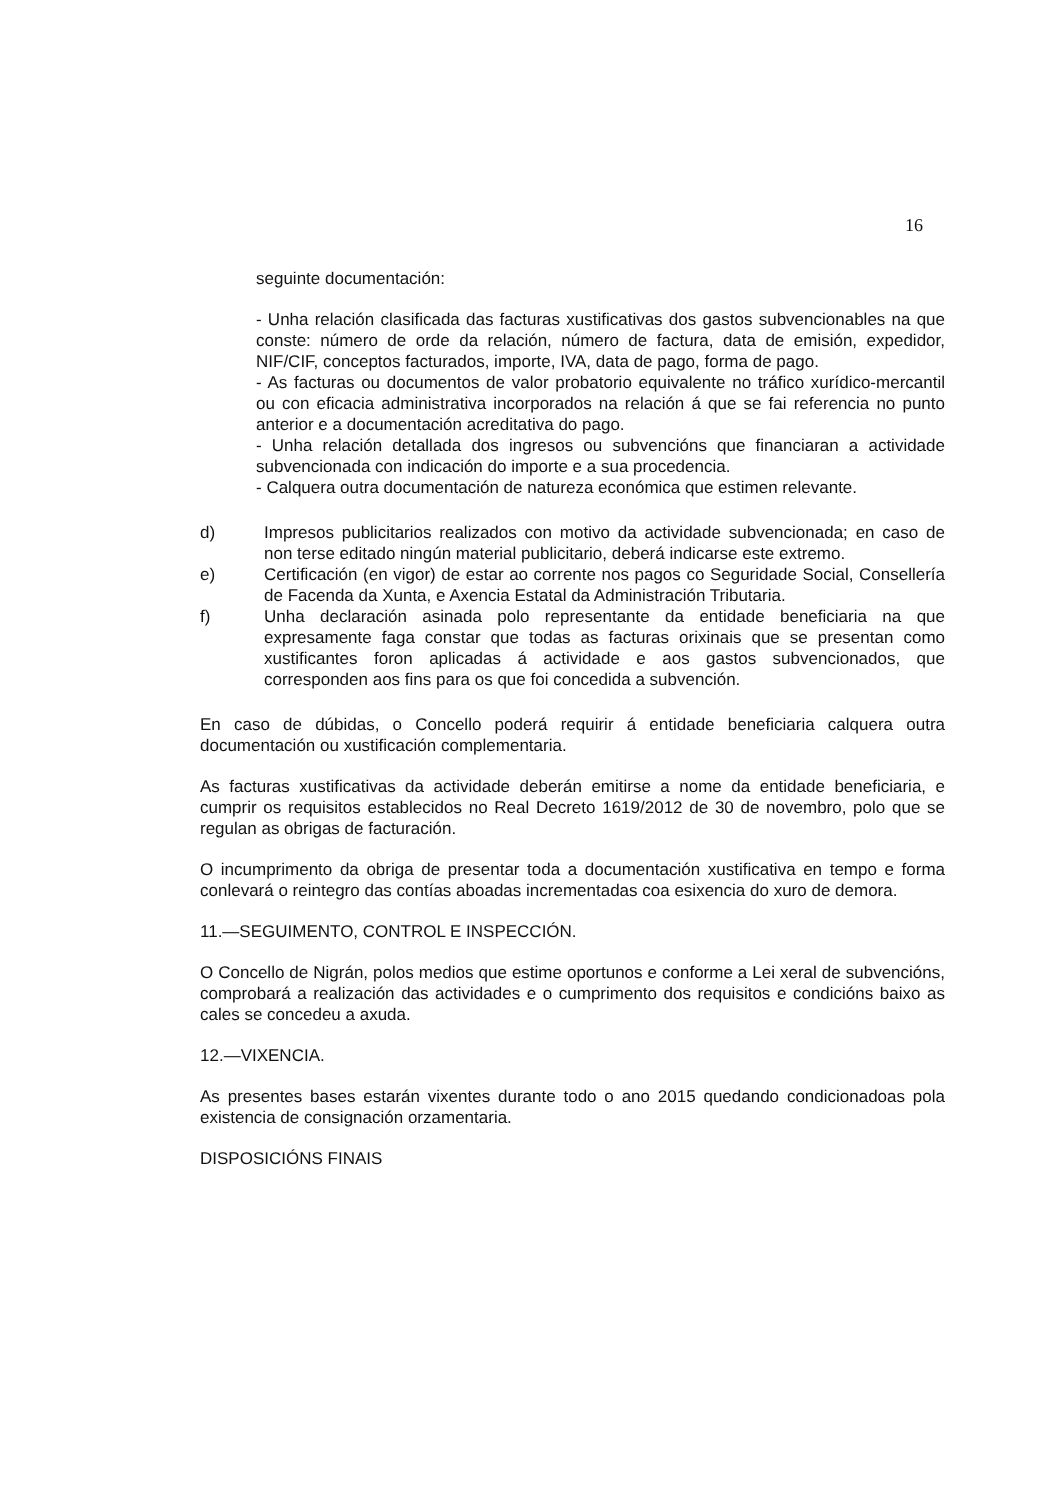16
seguinte documentación:
- Unha relación clasificada das facturas xustificativas dos gastos subvencionables na que conste: número de orde da relación, número de factura, data de emisión, expedidor, NIF/CIF, conceptos facturados, importe, IVA, data de pago, forma de pago.
- As facturas ou documentos de valor probatorio equivalente no tráfico xurídico-mercantil ou con eficacia administrativa incorporados na relación á que se fai referencia no punto anterior e a documentación acreditativa do pago.
- Unha relación detallada dos ingresos ou subvencións que financiaran a actividade subvencionada con indicación do importe e a sua procedencia.
- Calquera outra documentación de natureza económica que estimen relevante.
d) Impresos publicitarios realizados con motivo da actividade subvencionada; en caso de non terse editado ningún material publicitario, deberá indicarse este extremo.
e) Certificación (en vigor) de estar ao corrente nos pagos co Seguridade Social, Consellería de Facenda da Xunta, e Axencia Estatal da Administración Tributaria.
f) Unha declaración asinada polo representante da entidade beneficiaria na que expresamente faga constar que todas as facturas orixinais que se presentan como xustificantes foron aplicadas á actividade e aos gastos subvencionados, que corresponden aos fins para os que foi concedida a subvención.
En caso de dúbidas, o Concello poderá requirir á entidade beneficiaria calquera outra documentación ou xustificación complementaria.
As facturas xustificativas da actividade deberán emitirse a nome da entidade beneficiaria, e cumprir os requisitos establecidos no Real Decreto 1619/2012 de 30 de novembro, polo que se regulan as obrigas de facturación.
O incumprimento da obriga de presentar toda a documentación xustificativa en tempo e forma conlevará o reintegro das contías aboadas incrementadas coa esixencia do xuro de demora.
11.—SEGUIMENTO, CONTROL E INSPECCIÓN.
O Concello de Nigrán, polos medios que estime oportunos e conforme a Lei xeral de subvencións, comprobará a realización das actividades e o cumprimento dos requisitos e condicións baixo as cales se concedeu a axuda.
12.—VIXENCIA.
As presentes bases estarán vixentes durante todo o ano 2015 quedando condicionadoas pola existencia de consignación orzamentaria.
DISPOSICIÓNS FINAIS